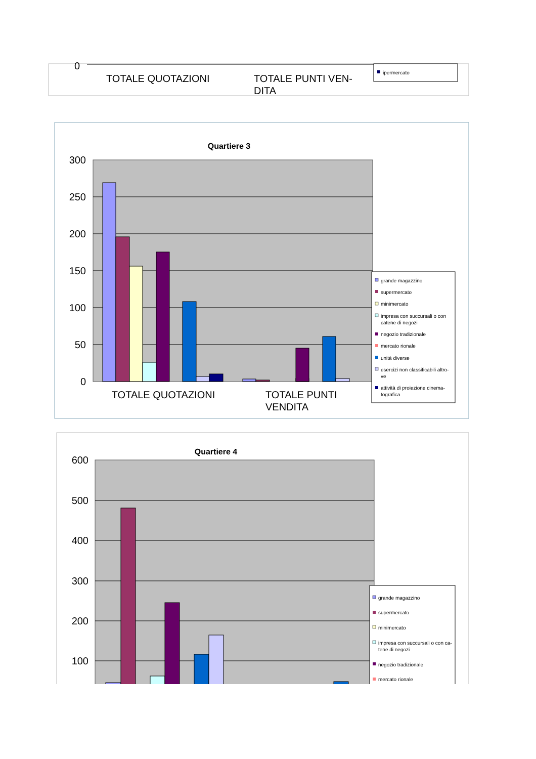0
TOTALE QUOTAZIONI
TOTALE PUNTI VEN-
DITA
ipermercato
Quartiere 3
300
250
200
150
100
50
0
TOTALE QUOTAZIONI
TOTALE PUNTI
VENDITA
grande magazzino
supermercato
minimercato
impresa con succursali o con
catene di negozi
negozio tradizionale
mercato rionale
unità diverse
esercizi non classificabili altro-
ve
attività di proiezione cinema-
tografica
Quartiere 4
600
500
400
300
200
100
grande magazzino
supermercato
minimercato
impresa con succursali o con ca-
tene di negozi
negozio tradizionale
mercato rionale